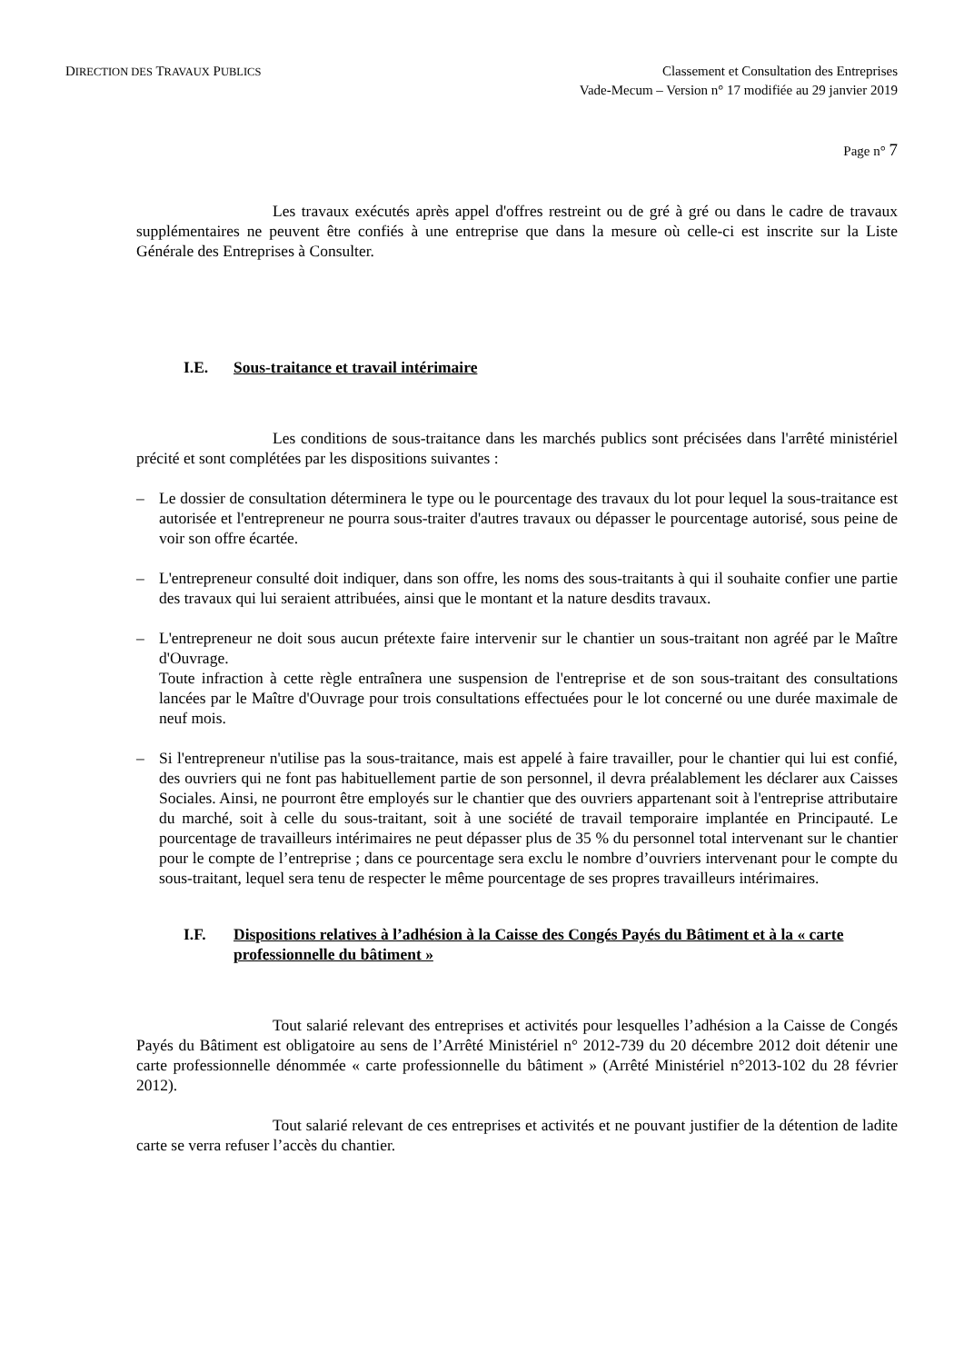DIRECTION DES TRAVAUX PUBLICS
Classement et Consultation des Entreprises
Vade-Mecum – Version n° 17 modifiée au 29 janvier 2019
Page n° 7
Les travaux exécutés après appel d'offres restreint ou de gré à gré ou dans le cadre de travaux supplémentaires ne peuvent être confiés à une entreprise que dans la mesure où celle-ci est inscrite sur la Liste Générale des Entreprises à Consulter.
I.E. Sous-traitance et travail intérimaire
Les conditions de sous-traitance dans les marchés publics sont précisées dans l'arrêté ministériel précité et sont complétées par les dispositions suivantes :
– Le dossier de consultation déterminera le type ou le pourcentage des travaux du lot pour lequel la sous-traitance est autorisée et l'entrepreneur ne pourra sous-traiter d'autres travaux ou dépasser le pourcentage autorisé, sous peine de voir son offre écartée.
– L'entrepreneur consulté doit indiquer, dans son offre, les noms des sous-traitants à qui il souhaite confier une partie des travaux qui lui seraient attribuées, ainsi que le montant et la nature desdits travaux.
– L'entrepreneur ne doit sous aucun prétexte faire intervenir sur le chantier un sous-traitant non agréé par le Maître d'Ouvrage.
Toute infraction à cette règle entraînera une suspension de l'entreprise et de son sous-traitant des consultations lancées par le Maître d'Ouvrage pour trois consultations effectuées pour le lot concerné ou une durée maximale de neuf mois.
– Si l'entrepreneur n'utilise pas la sous-traitance, mais est appelé à faire travailler, pour le chantier qui lui est confié, des ouvriers qui ne font pas habituellement partie de son personnel, il devra préalablement les déclarer aux Caisses Sociales. Ainsi, ne pourront être employés sur le chantier que des ouvriers appartenant soit à l'entreprise attributaire du marché, soit à celle du sous-traitant, soit à une société de travail temporaire implantée en Principauté. Le pourcentage de travailleurs intérimaires ne peut dépasser plus de 35 % du personnel total intervenant sur le chantier pour le compte de l’entreprise ; dans ce pourcentage sera exclu le nombre d’ouvriers intervenant pour le compte du sous-traitant, lequel sera tenu de respecter le même pourcentage de ses propres travailleurs intérimaires.
I.F. Dispositions relatives à l’adhésion à la Caisse des Congés Payés du Bâtiment et à la « carte professionnelle du bâtiment »
Tout salarié relevant des entreprises et activités pour lesquelles l’adhésion a la Caisse de Congés Payés du Bâtiment est obligatoire au sens de l’Arrêté Ministériel n° 2012-739 du 20 décembre 2012 doit détenir une carte professionnelle dénommée « carte professionnelle du bâtiment » (Arrêté Ministériel n°2013-102 du 28 février 2012).
Tout salarié relevant de ces entreprises et activités et ne pouvant justifier de la détention de ladite carte se verra refuser l’accès du chantier.